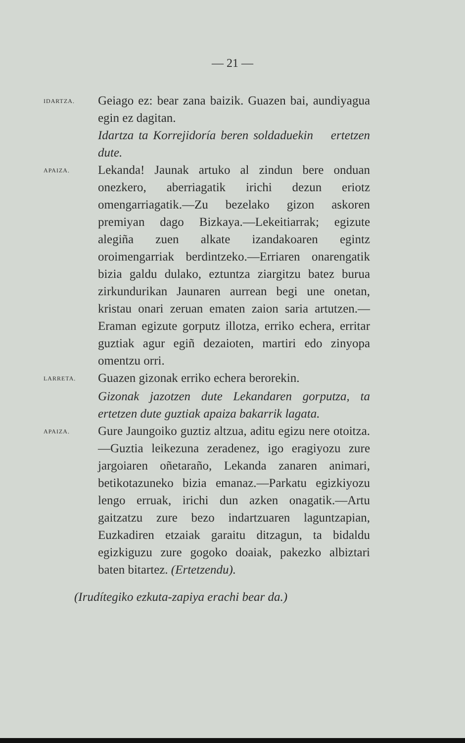— 21 —
IDARTZA.
Geiago ez: bear zana baizik. Guazen bai, aundiyagua egin ez dagitan.
Idartza ta Korrejidoría beren soldaduekin ertetzen dute.
APAIZA.
Lekanda! Jaunak artuko al zindun bere onduan onezkero, aberriagatik irichi dezun eriotz omengarriagatik.—Zu bezelako gizon askoren premiyan dago Bizkaya.—Lekeitiarrak; egizute alegiña zuen alkate izandakoaren egintz oroimengarriak berdintzeko.—Erriaren onarengatik bizia galdu dulako, eztuntza ziargitzu batez burua zirkundurikan Jaunaren aurrean begi une onetan, kristau onari zeruan ematen zaion saria artutzen.—Eraman egizute gorputz illotza, erriko echera, erritar guztiak agur egiñ dezaioten, martiri edo zinyopa omentzu orri.
LARRETA.
Guazen gizonak erriko echera berorekin.
Gizonak jazotzen dute Lekandaren gorputza, ta ertetzen dute guztiak apaiza bakarrik lagata.
APAIZA.
Gure Jaungoiko guztiz altzua, aditu egizu nere otoitza.—Guztia leikezuna zeradenez, igo eragiyozu zure jargoiaren oñetaraño, Lekanda zanaren animari, betikotazuneko bizia emanaz.—Parkatu egizkiyozu lengo erruak, irichi dun azken onagatik.—Artu gaitzatzu zure bezo indartzuaren laguntzapian, Euzkadiren etzaiak garaitu ditzagun, ta bidaldu egizkiguzu zure gogoko doaiak, pakezko albiztari baten bitartez. (Ertetzendu).
(Irudítegiko ezkuta-zapiya erachi bear da.)